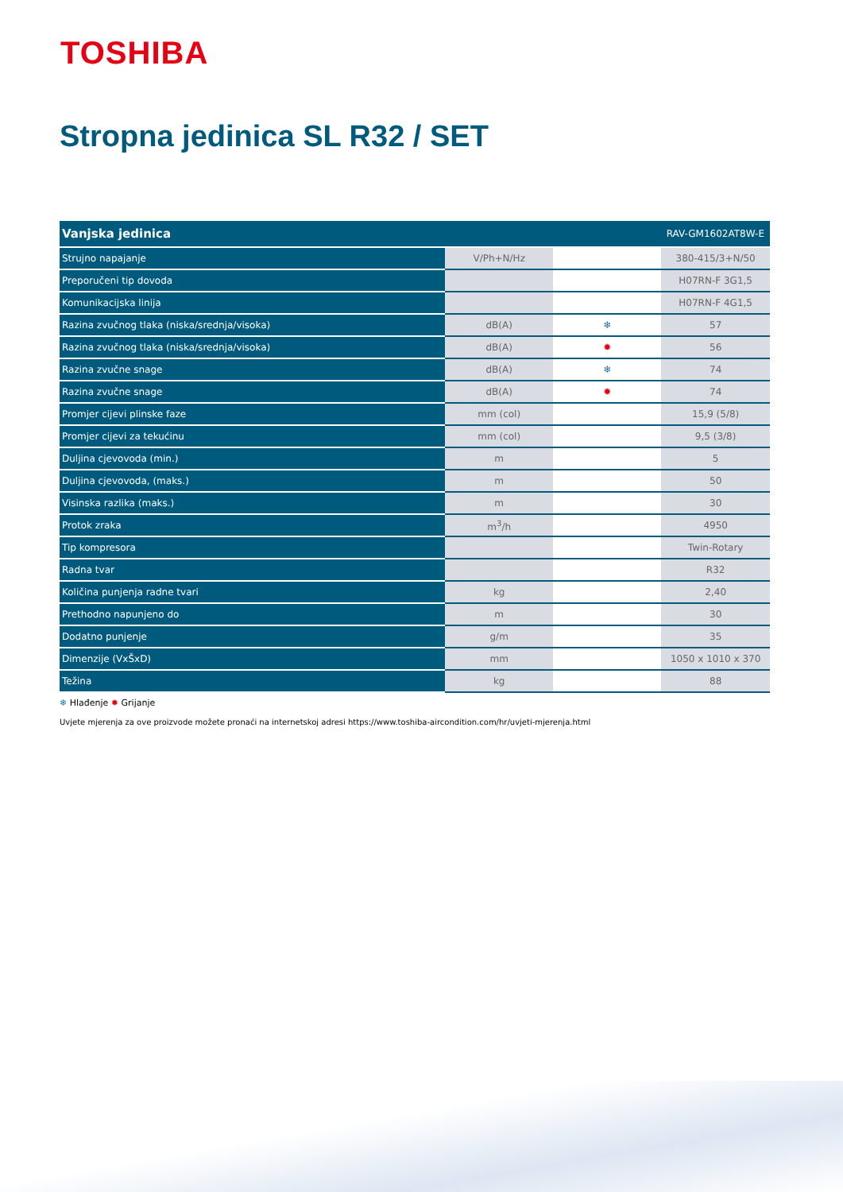TOSHIBA
Stropna jedinica SL R32 / SET
| Vanjska jedinica | | | RAV-GM1602AT8W-E |
| --- | --- | --- | --- |
| Strujno napajanje | V/Ph+N/Hz | | 380-415/3+N/50 |
| Preporučeni tip dovoda | | | H07RN-F 3G1,5 |
| Komunikacijska linija | | | H07RN-F 4G1,5 |
| Razina zvučnog tlaka (niska/srednja/visoka) | dB(A) | ❄ | 57 |
| Razina zvučnog tlaka (niska/srednja/visoka) | dB(A) | ✹ | 56 |
| Razina zvučne snage | dB(A) | ❄ | 74 |
| Razina zvučne snage | dB(A) | ✹ | 74 |
| Promjer cijevi plinske faze | mm (col) | | 15,9 (5/8) |
| Promjer cijevi za tekućinu | mm (col) | | 9,5 (3/8) |
| Duljina cjevovoda (min.) | m | | 5 |
| Duljina cjevovoda, (maks.) | m | | 50 |
| Visinska razlika (maks.) | m | | 30 |
| Protok zraka | m<sup>3</sup>/h | | 4950 |
| Tip kompresora | | | Twin-Rotary |
| Radna tvar | | | R32 |
| Količina punjenja radne tvari | kg | | 2,40 |
| Prethodno napunjeno do | m | | 30 |
| Dodatno punjenje | g/m | | 35 |
| Dimenzije (VxŠxD) | mm | | 1050 x 1010 x 370 |
| Težina | kg | | 88 |
❄ Hlađenje ✹ Grijanje
Uvjete mjerenja za ove proizvode možete pronaći na internetskoj adresi https://www.toshiba-aircondition.com/hr/uvjeti-mjerenja.html